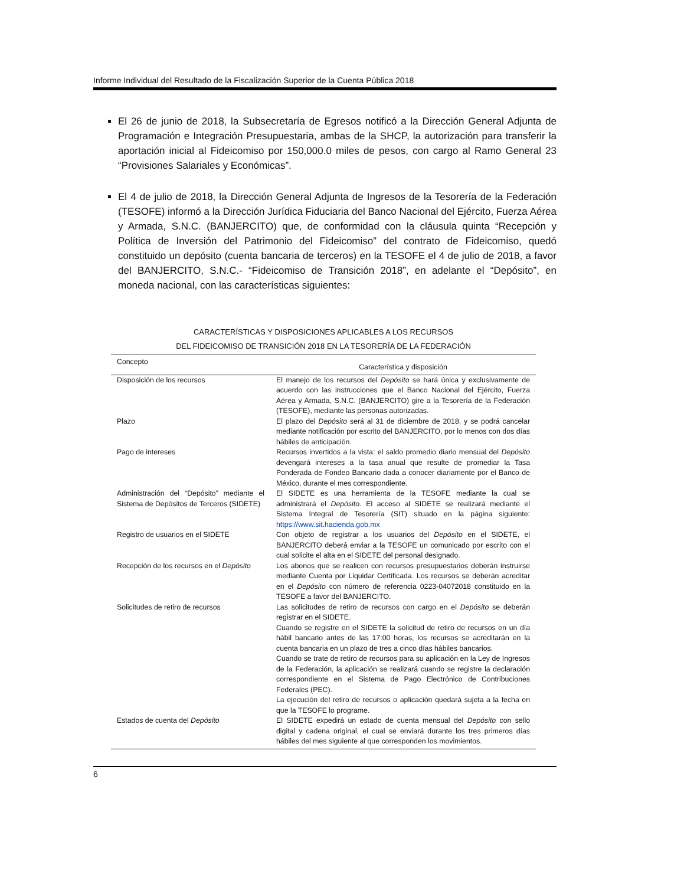Informe Individual del Resultado de la Fiscalización Superior de la Cuenta Pública 2018
El 26 de junio de 2018, la Subsecretaría de Egresos notificó a la Dirección General Adjunta de Programación e Integración Presupuestaria, ambas de la SHCP, la autorización para transferir la aportación inicial al Fideicomiso por 150,000.0 miles de pesos, con cargo al Ramo General 23 “Provisiones Salariales y Económicas”.
El 4 de julio de 2018, la Dirección General Adjunta de Ingresos de la Tesorería de la Federación (TESOFE) informó a la Dirección Jurídica Fiduciaria del Banco Nacional del Ejército, Fuerza Aérea y Armada, S.N.C. (BANJERCITO) que, de conformidad con la cláusula quinta “Recepción y Política de Inversión del Patrimonio del Fideicomiso” del contrato de Fideicomiso, quedó constituido un depósito (cuenta bancaria de terceros) en la TESOFE el 4 de julio de 2018, a favor del BANJERCITO, S.N.C.- “Fideicomiso de Transición 2018”, en adelante el “Depósito”, en moneda nacional, con las características siguientes:
CARACTERÍSTICAS Y DISPOSICIONES APLICABLES A LOS RECURSOS
DEL FIDEICOMISO DE TRANSICIÓN 2018 EN LA TESORERÍA DE LA FEDERACIÓN
| Concepto | Característica y disposición |
| --- | --- |
| Disposición de los recursos | El manejo de los recursos del Depósito se hará única y exclusivamente de acuerdo con las instrucciones que el Banco Nacional del Ejército, Fuerza Aérea y Armada, S.N.C. (BANJERCITO) gire a la Tesorería de la Federación (TESOFE), mediante las personas autorizadas. |
| Plazo | El plazo del Depósito será al 31 de diciembre de 2018, y se podrá cancelar mediante notificación por escrito del BANJERCITO, por lo menos con dos días hábiles de anticipación. |
| Pago de intereses | Recursos invertidos a la vista: el saldo promedio diario mensual del Depósito devengará intereses a la tasa anual que resulte de promediar la Tasa Ponderada de Fondeo Bancario dada a conocer diariamente por el Banco de México, durante el mes correspondiente. |
| Administración del “Depósito” mediante el Sistema de Depósitos de Terceros (SIDETE) | El SIDETE es una herramienta de la TESOFE mediante la cual se administrará el Depósito . El acceso al SIDETE se realizará mediante el Sistema Integral de Tesorería (SIT) situado en la página siguiente: https://www.sit.hacienda.gob.mx |
| Registro de usuarios en el SIDETE | Con objeto de registrar a los usuarios del Depósito en el SIDETE, el BANJERCITO deberá enviar a la TESOFE un comunicado por escrito con el cual solicite el alta en el SIDETE del personal designado. |
| Recepción de los recursos en el Depósito | Los abonos que se realicen con recursos presupuestarios deberán instruirse mediante Cuenta por Liquidar Certificada. Los recursos se deberán acreditar en el Depósito con número de referencia 0223-04072018 constituido en la TESOFE a favor del BANJERCITO. |
| Solicitudes de retiro de recursos | Las solicitudes de retiro de recursos con cargo en el Depósito se deberán registrar en el SIDETE. Cuando se registre en el SIDETE la solicitud de retiro de recursos en un día hábil bancario antes de las 17:00 horas, los recursos se acreditarán en la cuenta bancaria en un plazo de tres a cinco días hábiles bancarios. Cuando se trate de retiro de recursos para su aplicación en la Ley de Ingresos de la Federación, la aplicación se realizará cuando se registre la declaración correspondiente en el Sistema de Pago Electrónico de Contribuciones Federales (PEC). La ejecución del retiro de recursos o aplicación quedará sujeta a la fecha en que la TESOFE lo programe. |
| Estados de cuenta del Depósito | El SIDETE expedirá un estado de cuenta mensual del Depósito con sello digital y cadena original, el cual se enviará durante los tres primeros días hábiles del mes siguiente al que corresponden los movimientos. |
6